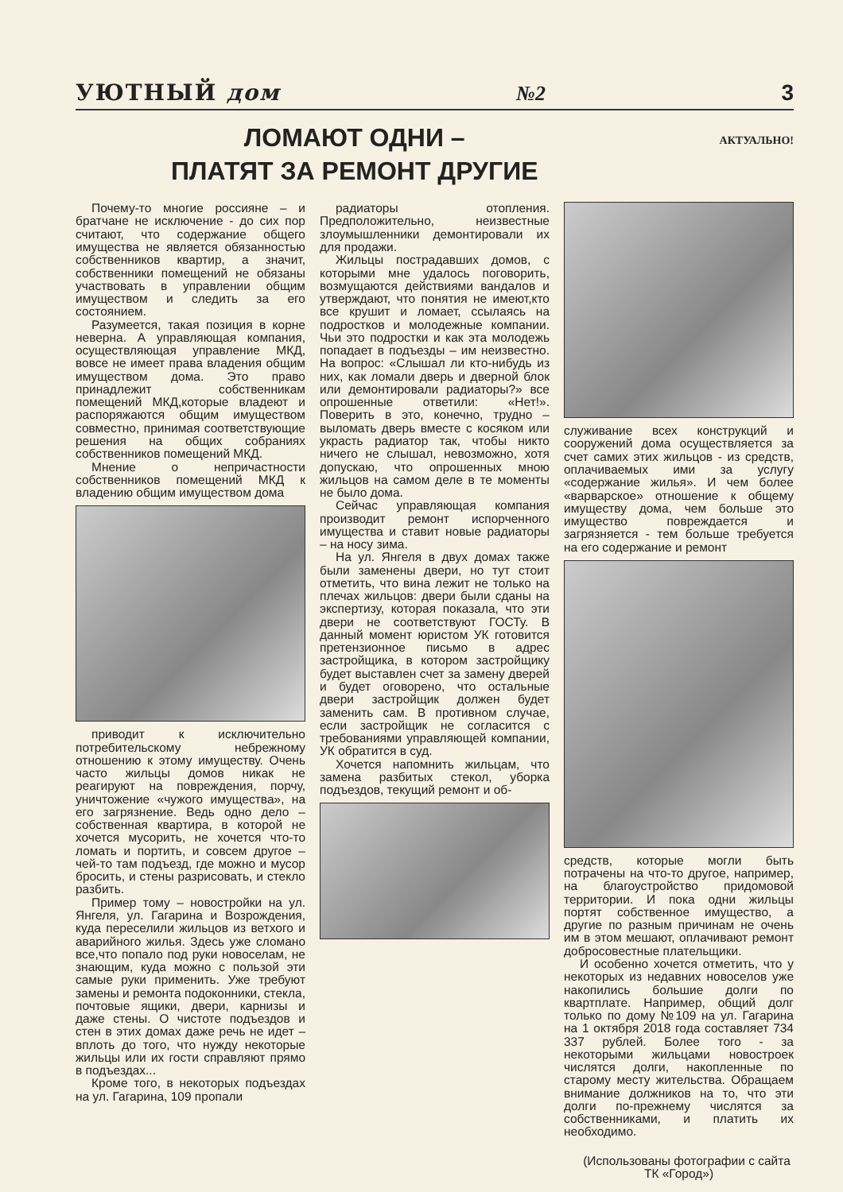УЮТНЫЙ дом №2 3
ЛОМАЮТ ОДНИ –
ПЛАТЯТ ЗА РЕМОНТ ДРУГИЕ
АКТУАЛЬНО!
Почему-то многие россияне – и братчане не исключение - до сих пор считают, что содержание общего имущества не является обязанностью собственников квартир, а значит, собственники помещений не обязаны участвовать в управлении общим имуществом и следить за его состоянием.
Разумеется, такая позиция в корне неверна. А управляющая компания, осуществляющая управление МКД, вовсе не имеет права владения общим имуществом дома. Это право принадлежит собственникам помещений МКД,которые владеют и распоряжаются общим имуществом совместно, принимая соответствующие решения на общих собраниях собственников помещений МКД.
Мнение о непричастности собственников помещений МКД к владению общим имуществом дома
приводит к исключительно потребительскому небрежному отношению к этому имуществу. Очень часто жильцы домов никак не реагируют на повреждения, порчу, уничтожение «чужого имущества», на его загрязнение. Ведь одно дело – собственная квартира, в которой не хочется мусорить, не хочется что-то ломать и портить, и совсем другое – чей-то там подъезд, где можно и мусор бросить, и стены разрисовать, и стекло разбить.
Пример тому – новостройки на ул. Янгеля, ул. Гагарина и Возрождения, куда переселили жильцов из ветхого и аварийного жилья. Здесь уже сломано все,что попало под руки новоселам, не знающим, куда можно с пользой эти самые руки применить. Уже требуют замены и ремонта подоконники, стекла, почтовые ящики, двери, карнизы и даже стены. О чистоте подъездов и стен в этих домах даже речь не идет – вплоть до того, что нужду некоторые жильцы или их гости справляют прямо в подъездах...
Кроме того, в некоторых подъездах на ул. Гагарина, 109 пропали
радиаторы отопления. Предположительно, неизвестные злоумышленники демонтировали их для продажи.
Жильцы пострадавших домов, с которыми мне удалось поговорить, возмущаются действиями вандалов и утверждают, что понятия не имеют,кто все крушит и ломает, ссылаясь на подростков и молодежные компании. Чьи это подростки и как эта молодежь попадает в подъезды – им неизвестно. На вопрос: «Слышал ли кто-нибудь из них, как ломали дверь и дверной блок или демонтировали радиаторы?» все опрошенные ответили: «Нет!». Поверить в это, конечно, трудно – выломать дверь вместе с косяком или украсть радиатор так, чтобы никто ничего не слышал, невозможно, хотя допускаю, что опрошенных мною жильцов на самом деле в те моменты не было дома.
Сейчас управляющая компания производит ремонт испорченного имущества и ставит новые радиаторы – на носу зима.
На ул. Янгеля в двух домах также были заменены двери, но тут стоит отметить, что вина лежит не только на плечах жильцов: двери были сданы на экспертизу, которая показала, что эти двери не соответствуют ГОСТу. В данный момент юристом УК готовится претензионное письмо в адрес застройщика, в котором застройщику будет выставлен счет за замену дверей и будет оговорено, что остальные двери застройщик должен будет заменить сам. В противном случае, если застройщик не согласится с требованиями управляющей компании, УК обратится в суд.
Хочется напомнить жильцам, что замена разбитых стекол, уборка подъездов, текущий ремонт и об-
служивание всех конструкций и сооружений дома осуществляется за счет самих этих жильцов - из средств, оплачиваемых ими за услугу «содержание жилья». И чем более «варварское» отношение к общему имуществу дома, чем больше это имущество повреждается и загрязняется - тем больше требуется на его содержание и ремонт
средств, которые могли быть потрачены на что-то другое, например, на благоустройство придомовой территории. И пока одни жильцы портят собственное имущество, а другие по разным причинам не очень им в этом мешают, оплачивают ремонт добросовестные плательщики.
И особенно хочется отметить, что у некоторых из недавних новоселов уже накопились большие долги по квартплате. Например, общий долг только по дому №109 на ул. Гагарина на 1 октября 2018 года составляет 734 337 рублей. Более того - за некоторыми жильцами новостроек числятся долги, накопленные по старому месту жительства. Обращаем внимание должников на то, что эти долги по-прежнему числятся за собственниками, и платить их необходимо.
(Использованы фотографии с сайта ТК «Город»)